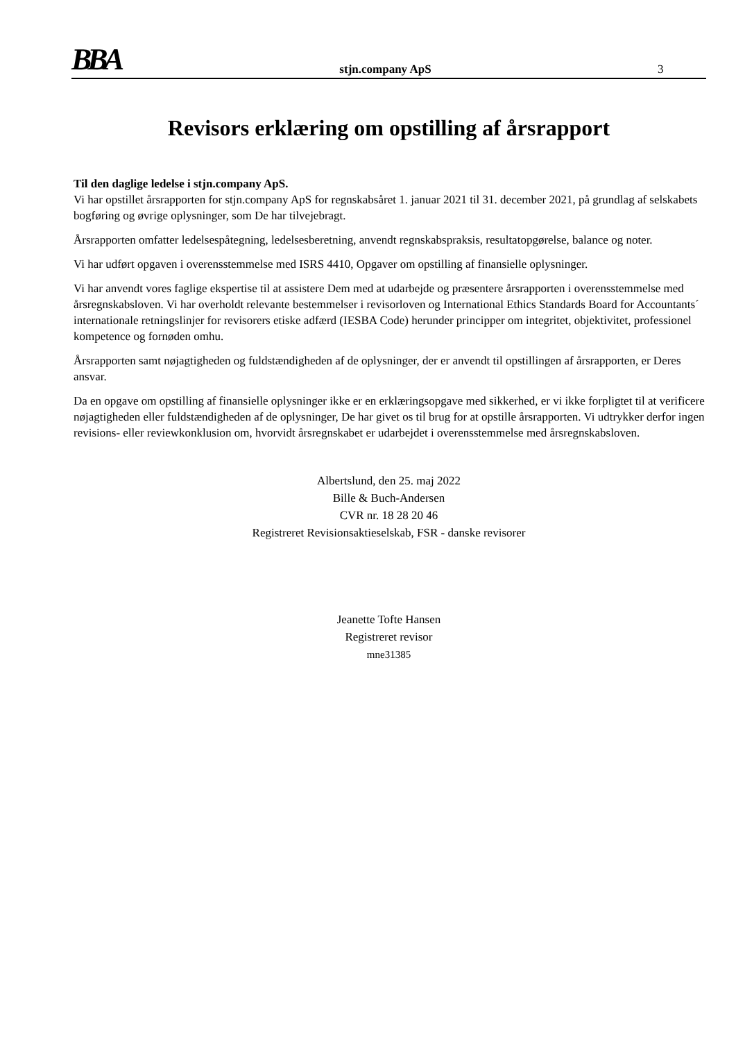BBA
stjn.company ApS
3
Revisors erklæring om opstilling af årsrapport
Til den daglige ledelse i stjn.company ApS.
Vi har opstillet årsrapporten for stjn.company ApS for regnskabsåret 1. januar 2021 til 31. december 2021, på grundlag af selskabets bogføring og øvrige oplysninger, som De har tilvejebragt.
Årsrapporten omfatter ledelsespåtegning, ledelsesberetning, anvendt regnskabspraksis, resultatopgørelse, balance og noter.
Vi har udført opgaven i overensstemmelse med ISRS 4410, Opgaver om opstilling af finansielle oplysninger.
Vi har anvendt vores faglige ekspertise til at assistere Dem med at udarbejde og præsentere årsrapporten i overensstemmelse med årsregnskabsloven. Vi har overholdt relevante bestemmelser i revisorloven og International Ethics Standards Board for Accountants´ internationale retningslinjer for revisorers etiske adfærd (IESBA Code) herunder principper om integritet, objektivitet, professionel kompetence og fornøden omhu.
Årsrapporten samt nøjagtigheden og fuldstændigheden af de oplysninger, der er anvendt til opstillingen af årsrapporten, er Deres ansvar.
Da en opgave om opstilling af finansielle oplysninger ikke er en erklæringsopgave med sikkerhed, er vi ikke forpligtet til at verificere nøjagtigheden eller fuldstændigheden af de oplysninger, De har givet os til brug for at opstille årsrapporten. Vi udtrykker derfor ingen revisions- eller reviewkonklusion om, hvorvidt årsregnskabet er udarbejdet i overensstemmelse med årsregnskabsloven.
Albertslund, den 25. maj 2022
Bille & Buch-Andersen
CVR nr. 18 28 20 46
Registreret Revisionsaktieselskab, FSR - danske revisorer
Jeanette Tofte Hansen
Registreret revisor
mne31385